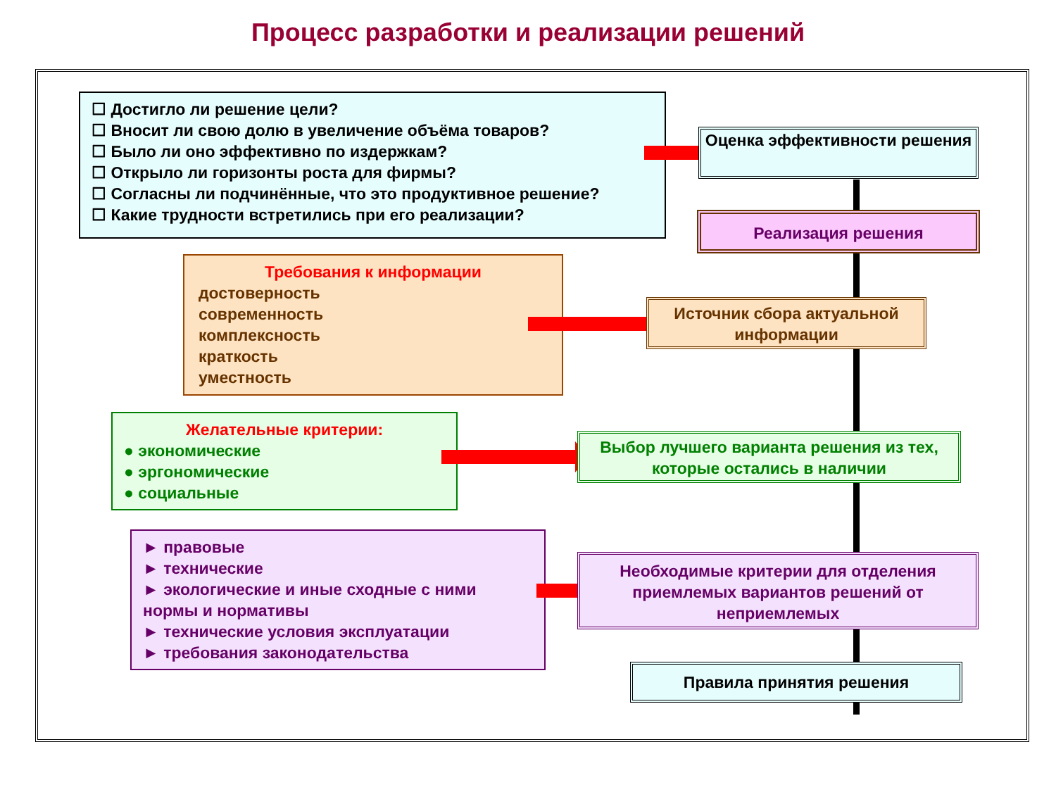Процесс разработки и реализации решений
☐ Достигло ли решение цели?
☐ Вносит ли свою долю в увеличение объёма товаров?
☐ Было ли оно эффективно по издержкам?
☐ Открыло ли горизонты роста для фирмы?
☐ Согласны ли подчинённые, что это продуктивное решение?
☐ Какие трудности встретились при его реализации?
Оценка эффективности решения
Реализация решения
Требования к информации
достоверность
современность
комплексность
краткость
уместность
Источник сбора актуальной информации
Желательные критерии:
● экономические
● эргономические
● социальные
Выбор лучшего варианта решения из тех, которые остались в наличии
► правовые
► технические
► экологические и иные сходные с ними нормы и нормативы
► технические условия эксплуатации
► требования законодательства
Необходимые критерии для отделения приемлемых вариантов решений от неприемлемых
Правила принятия решения